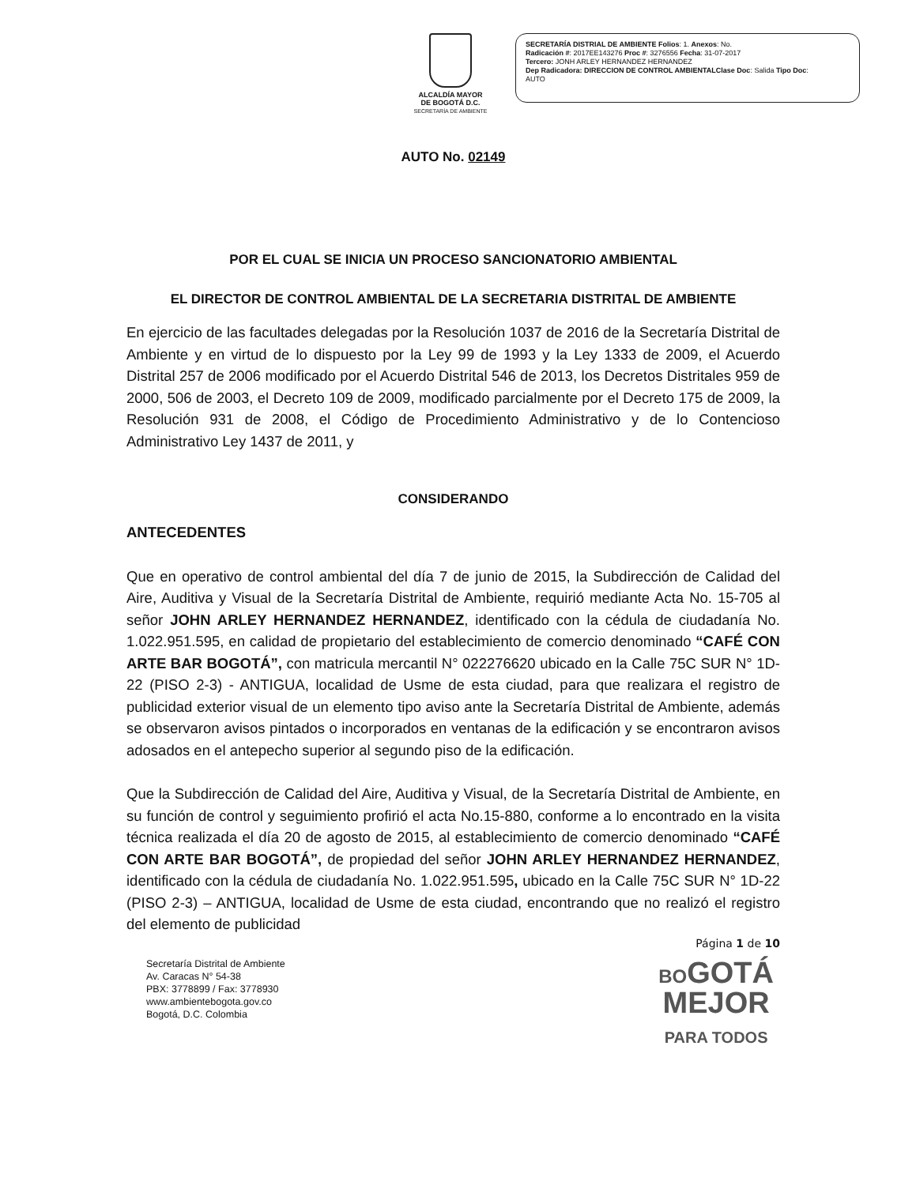ALCALDÍA MAYOR
DE BOGOTÁ D.C.
SECRETARÍA DE AMBIENTE
SECRETARÍA DISTRIAL DE AMBIENTE Folios: 1. Anexos: No.
Radicación #: 2017EE143276 Proc #: 3276556 Fecha: 31-07-2017
Tercero: JONH ARLEY HERNANDEZ HERNANDEZ
Dep Radicadora: DIRECCION DE CONTROL AMBIENTALClase Doc: Salida Tipo Doc:
AUTO
AUTO No. 02149
POR EL CUAL SE INICIA UN PROCESO SANCIONATORIO AMBIENTAL
EL DIRECTOR DE CONTROL AMBIENTAL DE LA SECRETARIA DISTRITAL DE AMBIENTE
En ejercicio de las facultades delegadas por la Resolución 1037 de 2016 de la Secretaría Distrital de Ambiente y en virtud de lo dispuesto por la Ley 99 de 1993 y la Ley 1333 de 2009, el Acuerdo Distrital 257 de 2006 modificado por el Acuerdo Distrital 546 de 2013, los Decretos Distritales 959 de 2000, 506 de 2003, el Decreto 109 de 2009, modificado parcialmente por el Decreto 175 de 2009, la Resolución 931 de 2008, el Código de Procedimiento Administrativo y de lo Contencioso Administrativo Ley 1437 de 2011, y
CONSIDERANDO
ANTECEDENTES
Que en operativo de control ambiental del día 7 de junio de 2015, la Subdirección de Calidad del Aire, Auditiva y Visual de la Secretaría Distrital de Ambiente, requirió mediante Acta No. 15-705 al señor JOHN ARLEY HERNANDEZ HERNANDEZ, identificado con la cédula de ciudadanía No. 1.022.951.595, en calidad de propietario del establecimiento de comercio denominado “CAFÉ CON ARTE BAR BOGOTÁ”, con matricula mercantil N° 022276620 ubicado en la Calle 75C SUR N° 1D-22 (PISO 2-3) - ANTIGUA, localidad de Usme de esta ciudad, para que realizara el registro de publicidad exterior visual de un elemento tipo aviso ante la Secretaría Distrital de Ambiente, además se observaron avisos pintados o incorporados en ventanas de la edificación y se encontraron avisos adosados en el antepecho superior al segundo piso de la edificación.
Que la Subdirección de Calidad del Aire, Auditiva y Visual, de la Secretaría Distrital de Ambiente, en su función de control y seguimiento profirió el acta No.15-880, conforme a lo encontrado en la visita técnica realizada el día 20 de agosto de 2015, al establecimiento de comercio denominado “CAFÉ CON ARTE BAR BOGOTÁ”, de propiedad del señor JOHN ARLEY HERNANDEZ HERNANDEZ, identificado con la cédula de ciudadanía No. 1.022.951.595, ubicado en la Calle 75C SUR N° 1D-22 (PISO 2-3) – ANTIGUA, localidad de Usme de esta ciudad, encontrando que no realizó el registro del elemento de publicidad
Página 1 de 10
Secretaría Distrital de Ambiente
Av. Caracas N° 54-38
PBX: 3778899 / Fax: 3778930
www.ambientebogota.gov.co
Bogotá, D.C. Colombia
BOGOTÁ
MEJOR
PARA TODOS